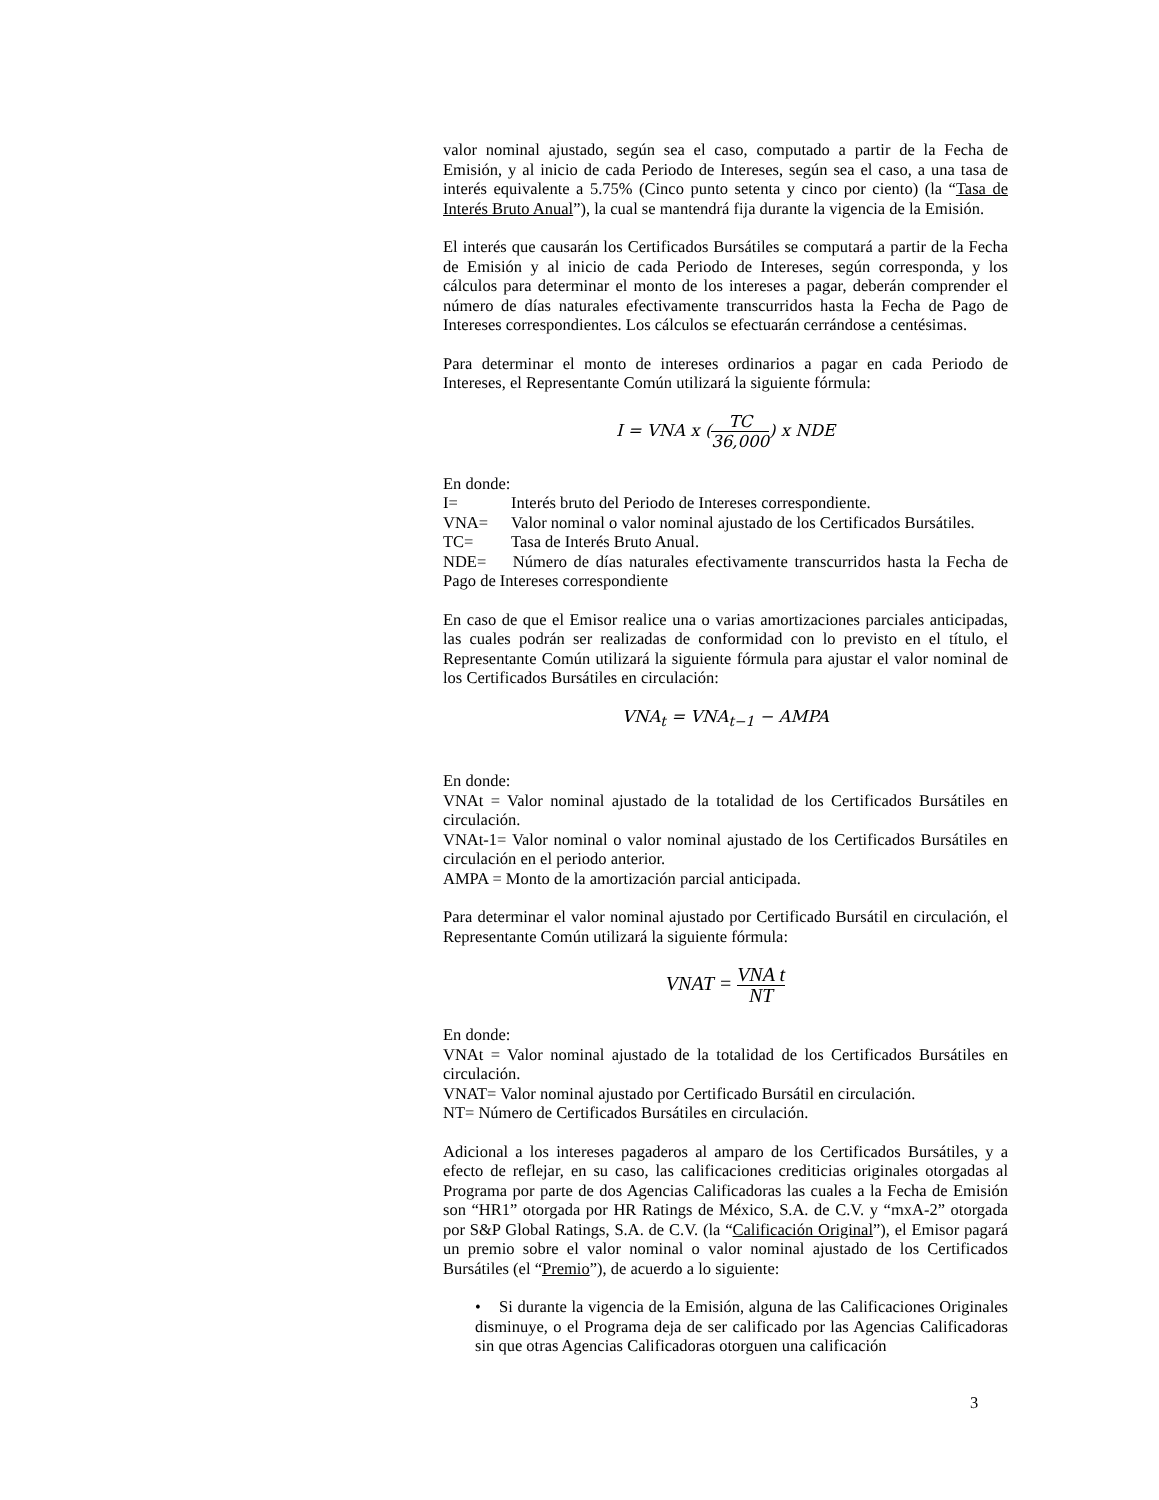valor nominal ajustado, según sea el caso, computado a partir de la Fecha de Emisión, y al inicio de cada Periodo de Intereses, según sea el caso, a una tasa de interés equivalente a 5.75% (Cinco punto setenta y cinco por ciento) (la “Tasa de Interés Bruto Anual”), la cual se mantendrá fija durante la vigencia de la Emisión.
El interés que causarán los Certificados Bursátiles se computará a partir de la Fecha de Emisión y al inicio de cada Periodo de Intereses, según corresponda, y los cálculos para determinar el monto de los intereses a pagar, deberán comprender el número de días naturales efectivamente transcurridos hasta la Fecha de Pago de Intereses correspondientes. Los cálculos se efectuarán cerrándose a centésimas.
Para determinar el monto de intereses ordinarios a pagar en cada Periodo de Intereses, el Representante Común utilizará la siguiente fórmula:
I = VNA x (TC 36,000) x NDE
En donde:
I= Interés bruto del Periodo de Intereses correspondiente.
VNA= Valor nominal o valor nominal ajustado de los Certificados Bursátiles.
TC= Tasa de Interés Bruto Anual.
NDE= Número de días naturales efectivamente transcurridos hasta la Fecha de Pago de Intereses correspondiente
En caso de que el Emisor realice una o varias amortizaciones parciales anticipadas, las cuales podrán ser realizadas de conformidad con lo previsto en el título, el Representante Común utilizará la siguiente fórmula para ajustar el valor nominal de los Certificados Bursátiles en circulación:
VNA<sub>t</sub> = VNA<sub>t−1</sub> − AMPA
En donde:
VNAt = Valor nominal ajustado de la totalidad de los Certificados Bursátiles en circulación.
VNAt-1= Valor nominal o valor nominal ajustado de los Certificados Bursátiles en circulación en el periodo anterior.
AMPA = Monto de la amortización parcial anticipada.
Para determinar el valor nominal ajustado por Certificado Bursátil en circulación, el Representante Común utilizará la siguiente fórmula:
VNAT = VNA t NT
En donde:
VNAt = Valor nominal ajustado de la totalidad de los Certificados Bursátiles en circulación.
VNAT= Valor nominal ajustado por Certificado Bursátil en circulación.
NT= Número de Certificados Bursátiles en circulación.
Adicional a los intereses pagaderos al amparo de los Certificados Bursátiles, y a efecto de reflejar, en su caso, las calificaciones crediticias originales otorgadas al Programa por parte de dos Agencias Calificadoras las cuales a la Fecha de Emisión son “HR1” otorgada por HR Ratings de México, S.A. de C.V. y “mxA-2” otorgada por S&P Global Ratings, S.A. de C.V. (la “Calificación Original”), el Emisor pagará un premio sobre el valor nominal o valor nominal ajustado de los Certificados Bursátiles (el “Premio”), de acuerdo a lo siguiente:
• Si durante la vigencia de la Emisión, alguna de las Calificaciones Originales disminuye, o el Programa deja de ser calificado por las Agencias Calificadoras sin que otras Agencias Calificadoras otorguen una calificación
3